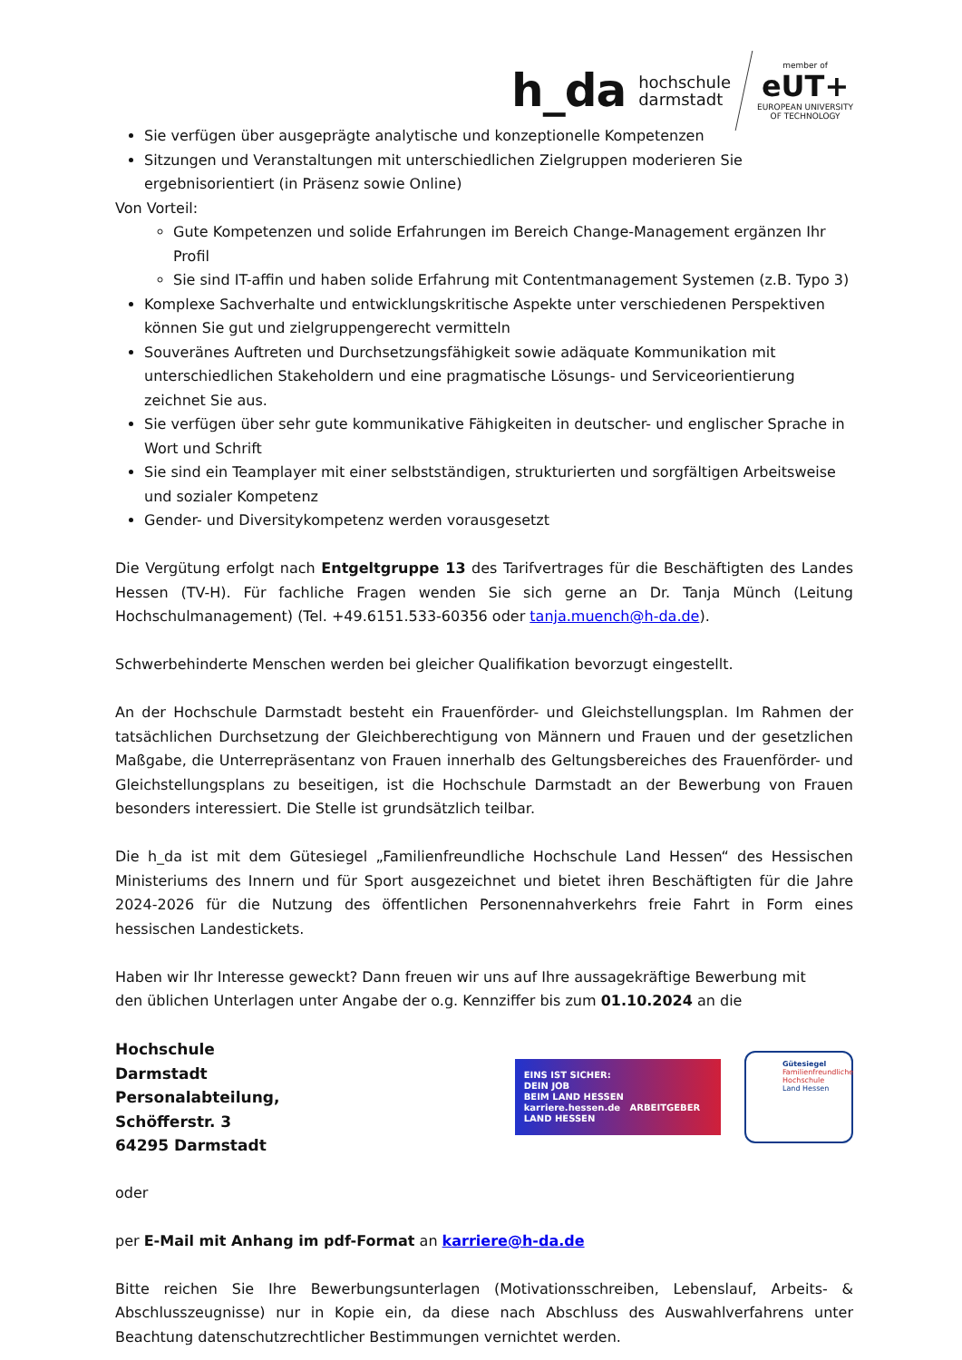h_da hochschule
darmstadt
member of
eUT+
EUROPEAN UNIVERSITY
OF TECHNOLOGY
Sie verfügen über ausgeprägte analytische und konzeptionelle Kompetenzen
Sitzungen und Veranstaltungen mit unterschiedlichen Zielgruppen moderieren Sie ergebnisorientiert (in Präsenz sowie Online)
Von Vorteil:
Gute Kompetenzen und solide Erfahrungen im Bereich Change-Management ergänzen Ihr Profil
Sie sind IT-affin und haben solide Erfahrung mit Contentmanagement Systemen (z.B. Typo 3)
Komplexe Sachverhalte und entwicklungskritische Aspekte unter verschiedenen Perspektiven können Sie gut und zielgruppengerecht vermitteln
Souveränes Auftreten und Durchsetzungsfähigkeit sowie adäquate Kommunikation mit unterschiedlichen Stakeholdern und eine pragmatische Lösungs- und Serviceorientierung zeichnet Sie aus.
Sie verfügen über sehr gute kommunikative Fähigkeiten in deutscher- und englischer Sprache in Wort und Schrift
Sie sind ein Teamplayer mit einer selbstständigen, strukturierten und sorgfältigen Arbeitsweise und sozialer Kompetenz
Gender- und Diversitykompetenz werden vorausgesetzt
Die Vergütung erfolgt nach Entgeltgruppe 13 des Tarifvertrages für die Beschäftigten des Landes Hessen (TV-H). Für fachliche Fragen wenden Sie sich gerne an Dr. Tanja Münch (Leitung Hochschulmanagement) (Tel. +49.6151.533-60356 oder tanja.muench@h-da.de).
Schwerbehinderte Menschen werden bei gleicher Qualifikation bevorzugt eingestellt.
An der Hochschule Darmstadt besteht ein Frauenförder- und Gleichstellungsplan. Im Rahmen der tatsächlichen Durchsetzung der Gleichberechtigung von Männern und Frauen und der gesetzlichen Maßgabe, die Unterrepräsentanz von Frauen innerhalb des Geltungsbereiches des Frauenförder- und Gleichstellungsplans zu beseitigen, ist die Hochschule Darmstadt an der Bewerbung von Frauen besonders interessiert. Die Stelle ist grundsätzlich teilbar.
Die h_da ist mit dem Gütesiegel „Familienfreundliche Hochschule Land Hessen“ des Hessischen Ministeriums des Innern und für Sport ausgezeichnet und bietet ihren Beschäftigten für die Jahre 2024-2026 für die Nutzung des öffentlichen Personennahverkehrs freie Fahrt in Form eines hessischen Landestickets.
Haben wir Ihr Interesse geweckt? Dann freuen wir uns auf Ihre aussagekräftige Bewerbung mit
den üblichen Unterlagen unter Angabe der o.g. Kennziffer bis zum 01.10.2024 an die
Hochschule Darmstadt
Personalabteilung,
Schöfferstr. 3
64295 Darmstadt
EINS IST SICHER:
DEIN JOB
BEIM LAND HESSEN
karriere.hessen.de ARBEITGEBER LAND HESSEN
Gütesiegel
Familienfreundliche
Hochschule
Land Hessen
oder
per E-Mail mit Anhang im pdf-Format an karriere@h-da.de
Bitte reichen Sie Ihre Bewerbungsunterlagen (Motivationsschreiben, Lebenslauf, Arbeits- & Abschlusszeugnisse) nur in Kopie ein, da diese nach Abschluss des Auswahlverfahrens unter Beachtung datenschutzrechtlicher Bestimmungen vernichtet werden.